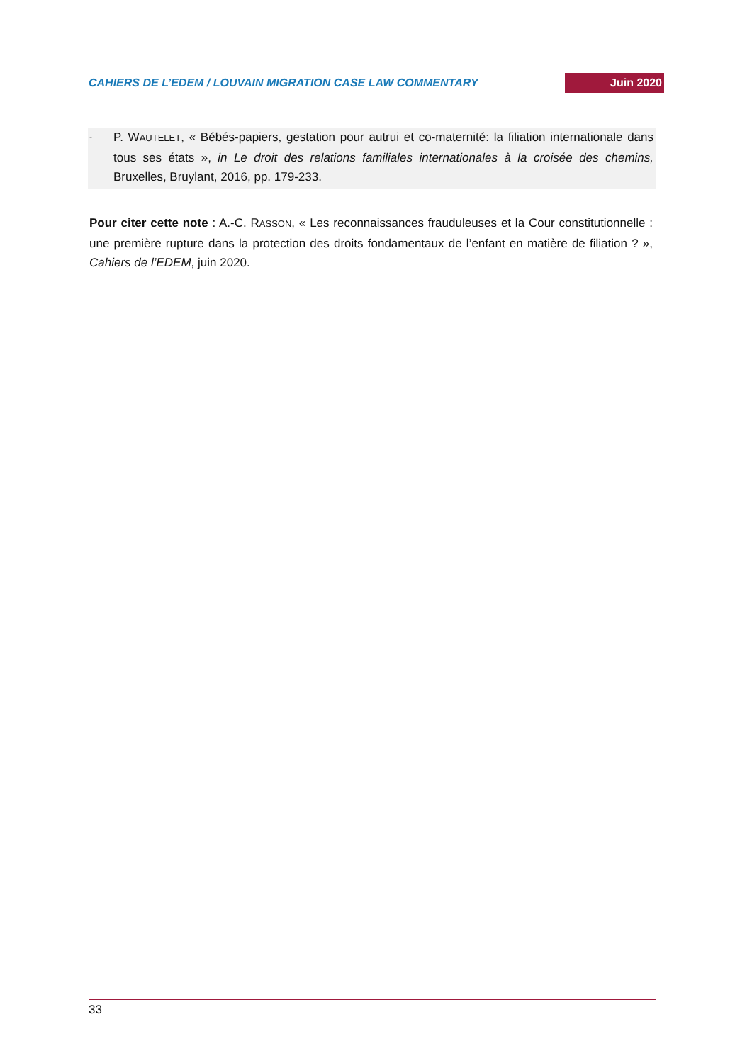CAHIERS DE L’EDEM / LOUVAIN MIGRATION CASE LAW COMMENTARY Juin 2020
- P. WAUTELET, « Bébés-papiers, gestation pour autrui et co-maternité: la filiation internationale dans tous ses états », in Le droit des relations familiales internationales à la croisée des chemins, Bruxelles, Bruylant, 2016, pp. 179-233.
Pour citer cette note : A.-C. RASSON, « Les reconnaissances frauduleuses et la Cour constitutionnelle : une première rupture dans la protection des droits fondamentaux de l’enfant en matière de filiation ? », Cahiers de l’EDEM, juin 2020.
33